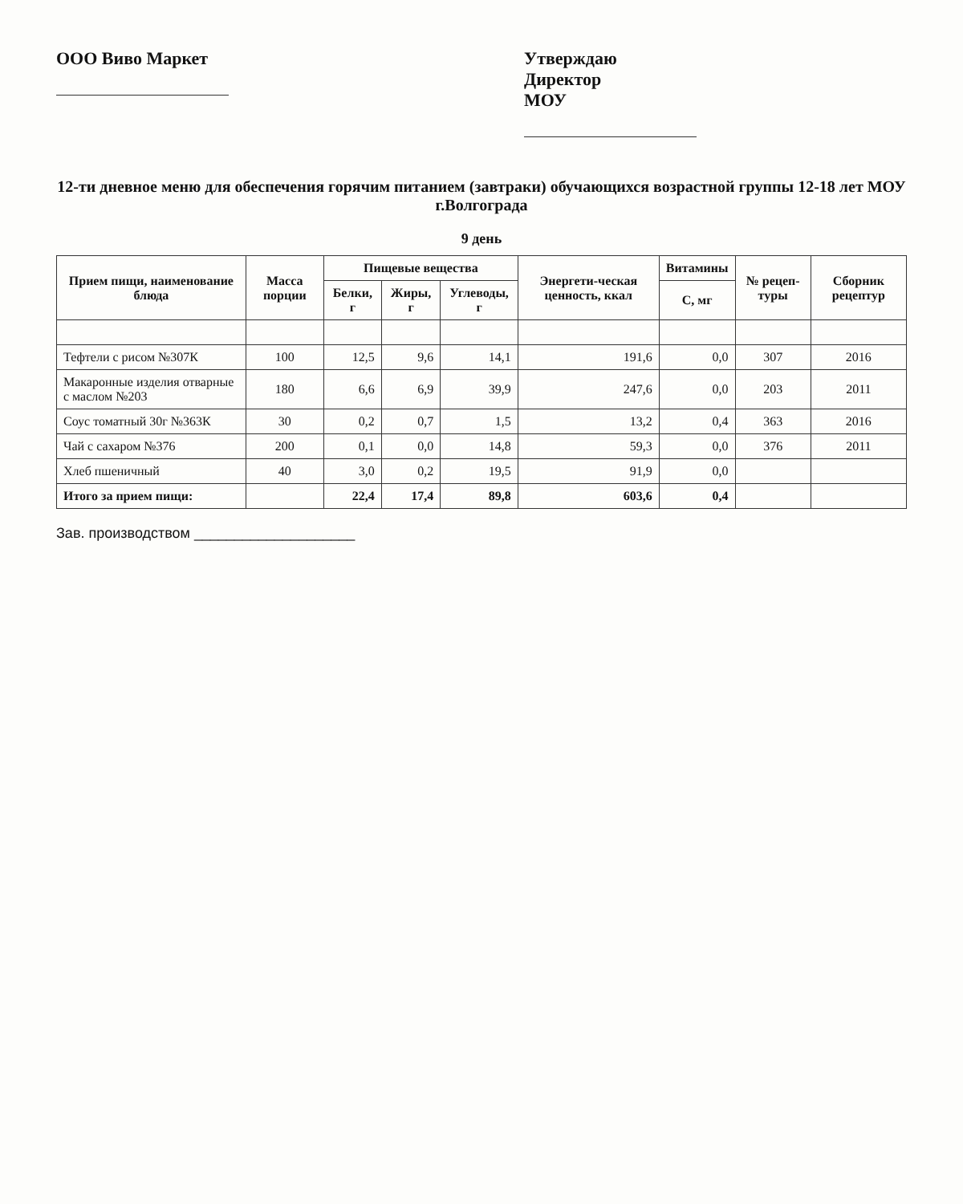ООО Виво Маркет Утверждаю
Директор
МОУ
12-ти дневное меню для обеспечения горячим питанием (завтраки) обучающихся возрастной группы 12-18 лет МОУ г.Волгограда
9 день
| Прием пищи, наименование блюда | Масса порции | Пищевые вещества | | | Энергети-ческая ценность, ккал | Витамины | № рецеп-туры | Сборник рецептур |
| --- | --- | --- | --- | --- | --- | --- | --- | --- |
| | | Белки, г | Жиры, г | Углеводы, г | | С, мг | | |
| Тефтели с рисом №307К | 100 | 12,5 | 9,6 | 14,1 | 191,6 | 0,0 | 307 | 2016 |
| Макаронные изделия отварные с маслом №203 | 180 | 6,6 | 6,9 | 39,9 | 247,6 | 0,0 | 203 | 2011 |
| Соус томатный 30г №363К | 30 | 0,2 | 0,7 | 1,5 | 13,2 | 0,4 | 363 | 2016 |
| Чай с сахаром №376 | 200 | 0,1 | 0,0 | 14,8 | 59,3 | 0,0 | 376 | 2011 |
| Хлеб пшеничный | 40 | 3,0 | 0,2 | 19,5 | 91,9 | 0,0 | | |
| Итого за прием пищи: | | 22,4 | 17,4 | 89,8 | 603,6 | 0,4 | | |
Зав. производством ____________________